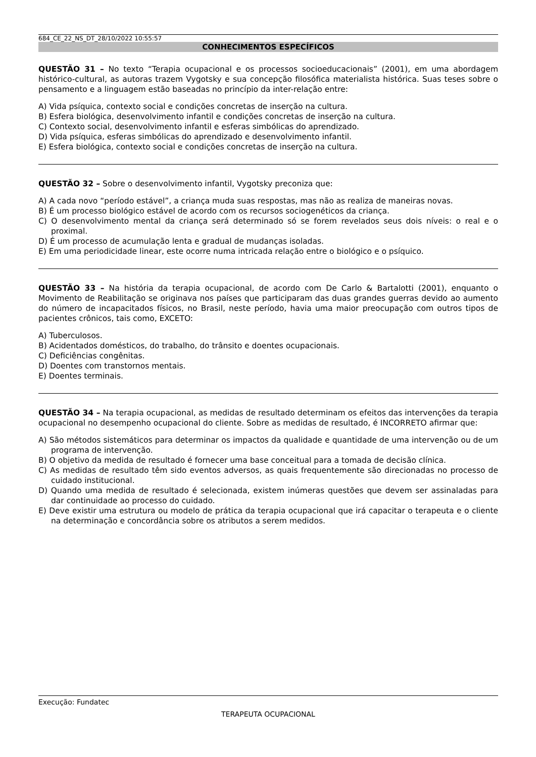684_CE_22_NS_DT_28/10/2022 10:55:57
CONHECIMENTOS ESPECÍFICOS
QUESTÃO 31 – No texto “Terapia ocupacional e os processos socioeducacionais” (2001), em uma abordagem histórico-cultural, as autoras trazem Vygotsky e sua concepção filosófica materialista histórica. Suas teses sobre o pensamento e a linguagem estão baseadas no princípio da inter-relação entre:
A) Vida psíquica, contexto social e condições concretas de inserção na cultura.
B) Esfera biológica, desenvolvimento infantil e condições concretas de inserção na cultura.
C) Contexto social, desenvolvimento infantil e esferas simbólicas do aprendizado.
D) Vida psíquica, esferas simbólicas do aprendizado e desenvolvimento infantil.
E) Esfera biológica, contexto social e condições concretas de inserção na cultura.
QUESTÃO 32 – Sobre o desenvolvimento infantil, Vygotsky preconiza que:
A) A cada novo “período estável”, a criança muda suas respostas, mas não as realiza de maneiras novas.
B) É um processo biológico estável de acordo com os recursos sociogenéticos da criança.
C) O desenvolvimento mental da criança será determinado só se forem revelados seus dois níveis: o real e o proximal.
D) É um processo de acumulação lenta e gradual de mudanças isoladas.
E) Em uma periodicidade linear, este ocorre numa intricada relação entre o biológico e o psíquico.
QUESTÃO 33 – Na história da terapia ocupacional, de acordo com De Carlo & Bartalotti (2001), enquanto o Movimento de Reabilitação se originava nos países que participaram das duas grandes guerras devido ao aumento do número de incapacitados físicos, no Brasil, neste período, havia uma maior preocupação com outros tipos de pacientes crônicos, tais como, EXCETO:
A) Tuberculosos.
B) Acidentados domésticos, do trabalho, do trânsito e doentes ocupacionais.
C) Deficiências congênitas.
D) Doentes com transtornos mentais.
E) Doentes terminais.
QUESTÃO 34 – Na terapia ocupacional, as medidas de resultado determinam os efeitos das intervenções da terapia ocupacional no desempenho ocupacional do cliente. Sobre as medidas de resultado, é INCORRETO afirmar que:
A) São métodos sistemáticos para determinar os impactos da qualidade e quantidade de uma intervenção ou de um programa de intervenção.
B) O objetivo da medida de resultado é fornecer uma base conceitual para a tomada de decisão clínica.
C) As medidas de resultado têm sido eventos adversos, as quais frequentemente são direcionadas no processo de cuidado institucional.
D) Quando uma medida de resultado é selecionada, existem inúmeras questões que devem ser assinaladas para dar continuidade ao processo do cuidado.
E) Deve existir uma estrutura ou modelo de prática da terapia ocupacional que irá capacitar o terapeuta e o cliente na determinação e concordância sobre os atributos a serem medidos.
Execução: Fundatec
TERAPEUTA OCUPACIONAL